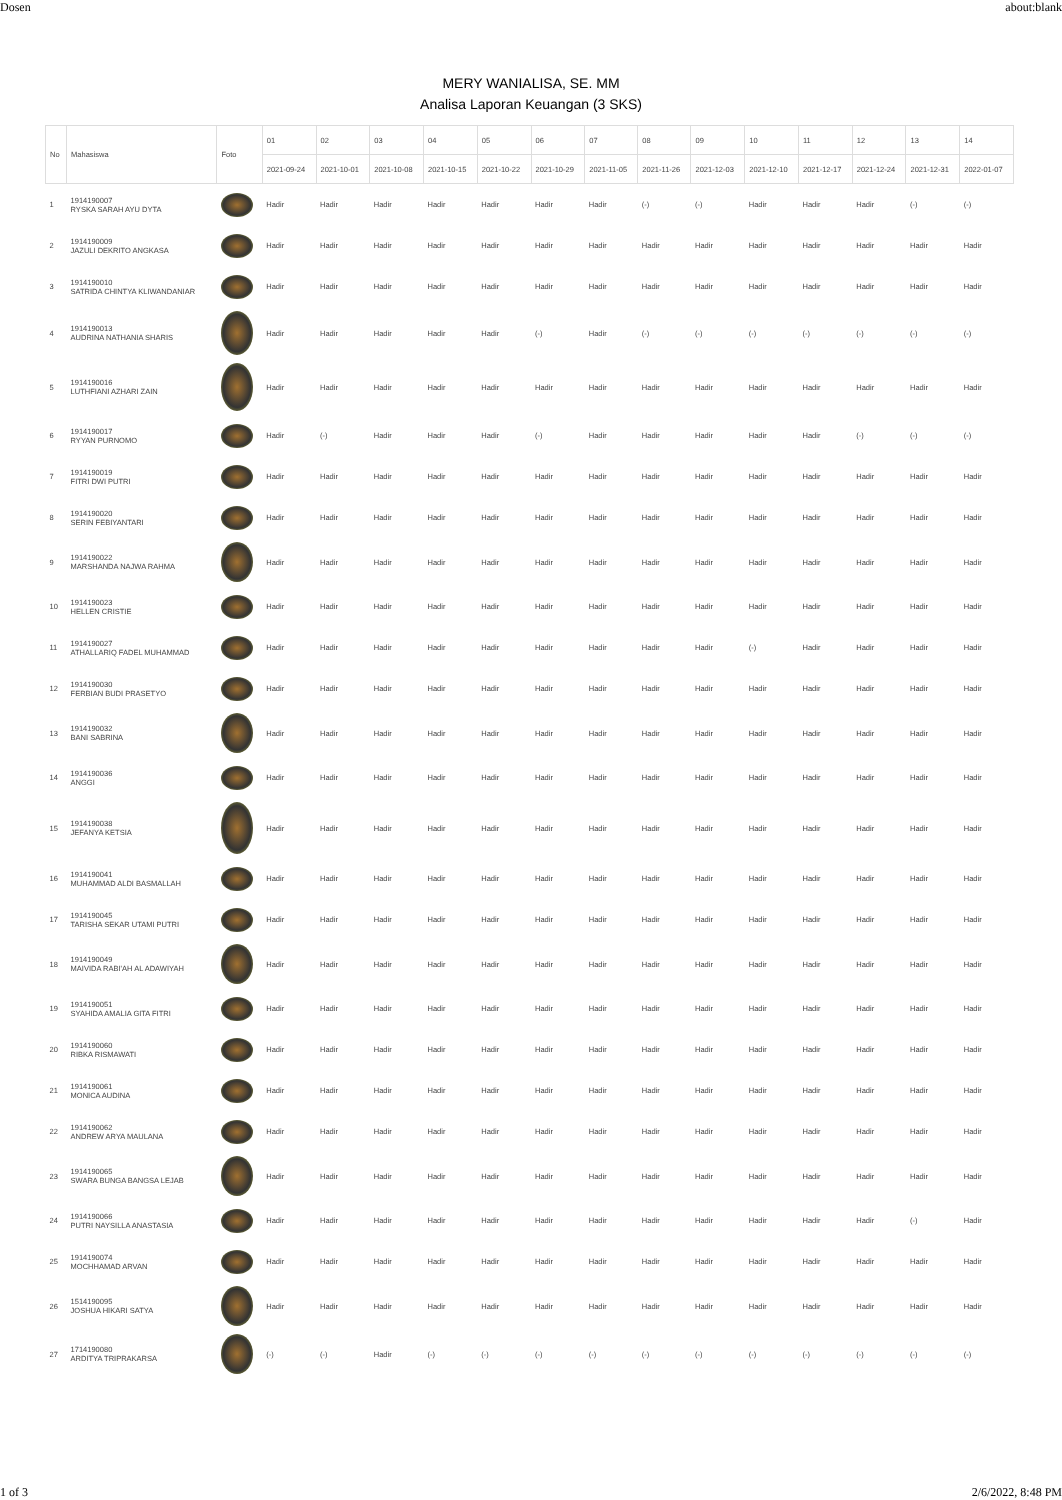Dosen about:blank
MERY WANIALISA, SE. MM
Analisa Laporan Keuangan (3 SKS)
| No | Mahasiswa | Foto | 01 | 02 | 03 | 04 | 05 | 06 | 07 | 08 | 09 | 10 | 11 | 12 | 13 | 14 |
| --- | --- | --- | --- | --- | --- | --- | --- | --- | --- | --- | --- | --- | --- | --- | --- | --- |
| | | | 2021-09-24 | 2021-10-01 | 2021-10-08 | 2021-10-15 | 2021-10-22 | 2021-10-29 | 2021-11-05 | 2021-11-26 | 2021-12-03 | 2021-12-10 | 2021-12-17 | 2021-12-24 | 2021-12-31 | 2022-01-07 |
| 1 | 1914190007 RYSKA SARAH AYU DYTA | | Hadir | Hadir | Hadir | Hadir | Hadir | Hadir | Hadir | (-) | (-) | Hadir | Hadir | Hadir | (-) | (-) |
| 2 | 1914190009 JAZULI DEKRITO ANGKASA | | Hadir | Hadir | Hadir | Hadir | Hadir | Hadir | Hadir | Hadir | Hadir | Hadir | Hadir | Hadir | Hadir | Hadir |
| 3 | 1914190010 SATRIDA CHINTYA KLIWANDANIAR | | Hadir | Hadir | Hadir | Hadir | Hadir | Hadir | Hadir | Hadir | Hadir | Hadir | Hadir | Hadir | Hadir | Hadir |
| 4 | 1914190013 AUDRINA NATHANIA SHARIS | | Hadir | Hadir | Hadir | Hadir | Hadir | (-) | Hadir | (-) | (-) | (-) | (-) | (-) | (-) | (-) |
| 5 | 1914190016 LUTHFIANI AZHARI ZAIN | | Hadir | Hadir | Hadir | Hadir | Hadir | Hadir | Hadir | Hadir | Hadir | Hadir | Hadir | Hadir | Hadir | Hadir |
| 6 | 1914190017 RYYAN PURNOMO | | Hadir | (-) | Hadir | Hadir | Hadir | (-) | Hadir | Hadir | Hadir | Hadir | Hadir | (-) | (-) | (-) |
| 7 | 1914190019 FITRI DWI PUTRI | | Hadir | Hadir | Hadir | Hadir | Hadir | Hadir | Hadir | Hadir | Hadir | Hadir | Hadir | Hadir | Hadir | Hadir |
| 8 | 1914190020 SERIN FEBIYANTARI | | Hadir | Hadir | Hadir | Hadir | Hadir | Hadir | Hadir | Hadir | Hadir | Hadir | Hadir | Hadir | Hadir | Hadir |
| 9 | 1914190022 MARSHANDA NAJWA RAHMA | | Hadir | Hadir | Hadir | Hadir | Hadir | Hadir | Hadir | Hadir | Hadir | Hadir | Hadir | Hadir | Hadir | Hadir |
| 10 | 1914190023 HELLEN CRISTIE | | Hadir | Hadir | Hadir | Hadir | Hadir | Hadir | Hadir | Hadir | Hadir | Hadir | Hadir | Hadir | Hadir | Hadir |
| 11 | 1914190027 ATHALLARIQ FADEL MUHAMMAD | | Hadir | Hadir | Hadir | Hadir | Hadir | Hadir | Hadir | Hadir | Hadir | (-) | Hadir | Hadir | Hadir | Hadir |
| 12 | 1914190030 FERBIAN BUDI PRASETYO | | Hadir | Hadir | Hadir | Hadir | Hadir | Hadir | Hadir | Hadir | Hadir | Hadir | Hadir | Hadir | Hadir | Hadir |
| 13 | 1914190032 BANI SABRINA | | Hadir | Hadir | Hadir | Hadir | Hadir | Hadir | Hadir | Hadir | Hadir | Hadir | Hadir | Hadir | Hadir | Hadir |
| 14 | 1914190036 ANGGI | | Hadir | Hadir | Hadir | Hadir | Hadir | Hadir | Hadir | Hadir | Hadir | Hadir | Hadir | Hadir | Hadir | Hadir |
| 15 | 1914190038 JEFANYA KETSIA | | Hadir | Hadir | Hadir | Hadir | Hadir | Hadir | Hadir | Hadir | Hadir | Hadir | Hadir | Hadir | Hadir | Hadir |
| 16 | 1914190041 MUHAMMAD ALDI BASMALLAH | | Hadir | Hadir | Hadir | Hadir | Hadir | Hadir | Hadir | Hadir | Hadir | Hadir | Hadir | Hadir | Hadir | Hadir |
| 17 | 1914190045 TARISHA SEKAR UTAMI PUTRI | | Hadir | Hadir | Hadir | Hadir | Hadir | Hadir | Hadir | Hadir | Hadir | Hadir | Hadir | Hadir | Hadir | Hadir |
| 18 | 1914190049 MAIVIDA RABI'AH AL ADAWIYAH | | Hadir | Hadir | Hadir | Hadir | Hadir | Hadir | Hadir | Hadir | Hadir | Hadir | Hadir | Hadir | Hadir | Hadir |
| 19 | 1914190051 SYAHIDA AMALIA GITA FITRI | | Hadir | Hadir | Hadir | Hadir | Hadir | Hadir | Hadir | Hadir | Hadir | Hadir | Hadir | Hadir | Hadir | Hadir |
| 20 | 1914190060 RIBKA RISMAWATI | | Hadir | Hadir | Hadir | Hadir | Hadir | Hadir | Hadir | Hadir | Hadir | Hadir | Hadir | Hadir | Hadir | Hadir |
| 21 | 1914190061 MONICA AUDINA | | Hadir | Hadir | Hadir | Hadir | Hadir | Hadir | Hadir | Hadir | Hadir | Hadir | Hadir | Hadir | Hadir | Hadir |
| 22 | 1914190062 ANDREW ARYA MAULANA | | Hadir | Hadir | Hadir | Hadir | Hadir | Hadir | Hadir | Hadir | Hadir | Hadir | Hadir | Hadir | Hadir | Hadir |
| 23 | 1914190065 SWARA BUNGA BANGSA LEJAB | | Hadir | Hadir | Hadir | Hadir | Hadir | Hadir | Hadir | Hadir | Hadir | Hadir | Hadir | Hadir | Hadir | Hadir |
| 24 | 1914190066 PUTRI NAYSILLA ANASTASIA | | Hadir | Hadir | Hadir | Hadir | Hadir | Hadir | Hadir | Hadir | Hadir | Hadir | Hadir | Hadir | (-) | Hadir |
| 25 | 1914190074 MOCHHAMAD ARVAN | | Hadir | Hadir | Hadir | Hadir | Hadir | Hadir | Hadir | Hadir | Hadir | Hadir | Hadir | Hadir | Hadir | Hadir |
| 26 | 1514190095 JOSHUA HIKARI SATYA | | Hadir | Hadir | Hadir | Hadir | Hadir | Hadir | Hadir | Hadir | Hadir | Hadir | Hadir | Hadir | Hadir | Hadir |
| 27 | 1714190080 ARDITYA TRIPRAKARSA | | (-) | (-) | Hadir | (-) | (-) | (-) | (-) | (-) | (-) | (-) | (-) | (-) | (-) | (-) |
1 of 3 2/6/2022, 8:48 PM